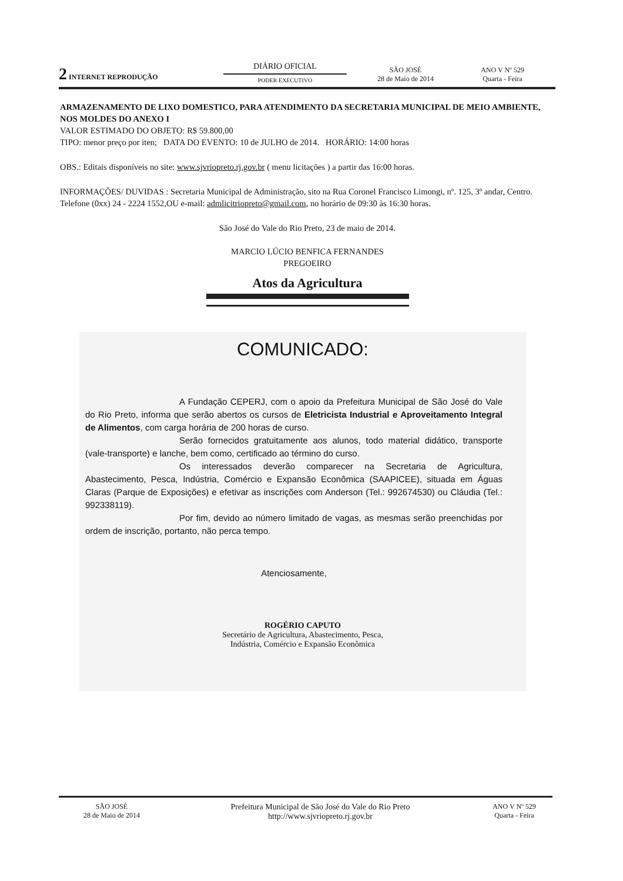2 INTERNET REPRODUÇÃO
DIÁRIO OFICIAL
PODER EXECUTIVO
SÃO JOSÉ
28 de Maio de 2014
ANO V Nº 529
Quarta - Feira
ARMAZENAMENTO DE LIXO DOMESTICO, PARA ATENDIMENTO DA SECRETARIA MUNICIPAL DE MEIO AMBIENTE, NOS MOLDES DO ANEXO I
VALOR ESTIMADO DO OBJETO: R$ 59.800,00
TIPO: menor preço por iten; DATA DO EVENTO: 10 de JULHO de 2014. HORÁRIO: 14:00 horas
OBS.: Editais disponíveis no site: www.sjvriopreto.rj.gov.br ( menu licitações ) a partir das 16:00 horas.
INFORMAÇÕES/ DUVIDAS : Secretaria Municipal de Administração, sito na Rua Coronel Francisco Limongi, nº. 125, 3º andar, Centro. Telefone (0xx) 24 - 2224 1552,OU e-mail: admlicitriopreto@gmail.com, no horário de 09:30 às 16:30 horas.
São José do Vale do Rio Preto, 23 de maio de 2014.
MARCIO LÚCIO BENFICA FERNANDES
PREGOEIRO
Atos da Agricultura
COMUNICADO:
A Fundação CEPERJ, com o apoio da Prefeitura Municipal de São José do Vale do Rio Preto, informa que serão abertos os cursos de Eletricista Industrial e Aproveitamento Integral de Alimentos, com carga horária de 200 horas de curso.
Serão fornecidos gratuitamente aos alunos, todo material didático, transporte (vale-transporte) e lanche, bem como, certificado ao término do curso.
Os interessados deverão comparecer na Secretaria de Agricultura, Abastecimento, Pesca, Indústria, Comércio e Expansão Econômica (SAAPICEE), situada em Águas Claras (Parque de Exposições) e efetivar as inscrições com Anderson (Tel.: 992674530) ou Cláudia (Tel.: 992338119).
Por fim, devido ao número limitado de vagas, as mesmas serão preenchidas por ordem de inscrição, portanto, não perca tempo.
Atenciosamente,
ROGÉRIO CAPUTO
Secretário de Agricultura, Abastecimento, Pesca,
Indústria, Comércio e Expansão Econômica
SÃO JOSÉ
28 de Maio de 2014
Prefeitura Municipal de São José do Vale do Rio Preto
http://www.sjvriopreto.rj.gov.br
ANO V Nº 529
Quarta - Feira